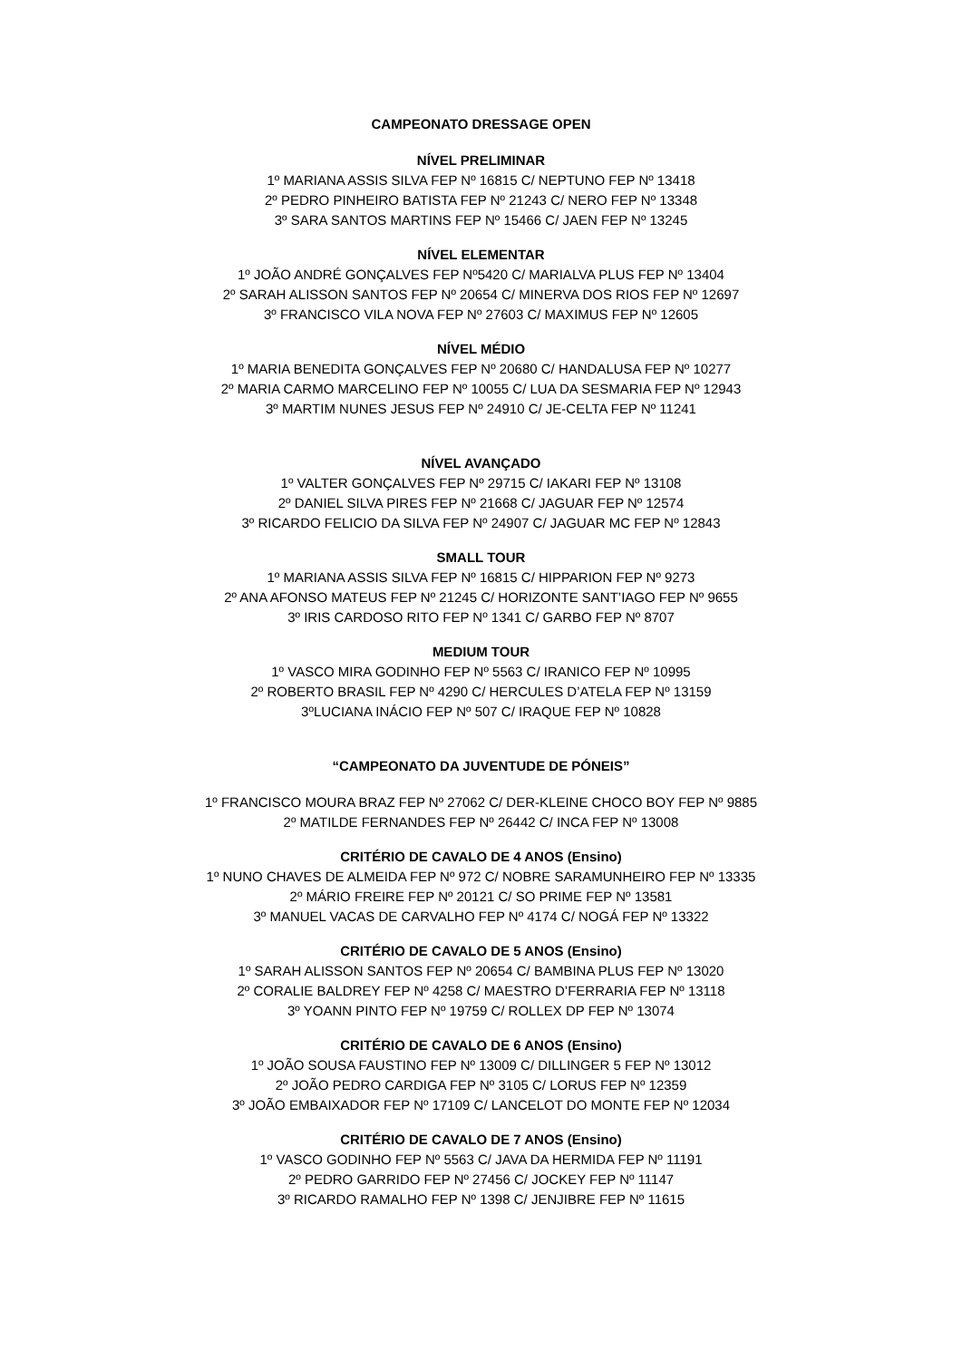CAMPEONATO DRESSAGE OPEN
NÍVEL PRELIMINAR
1º MARIANA ASSIS SILVA FEP Nº 16815 C/ NEPTUNO FEP Nº 13418
2º PEDRO PINHEIRO BATISTA FEP Nº 21243 C/ NERO FEP Nº 13348
3º SARA SANTOS MARTINS FEP Nº 15466 C/ JAEN FEP Nº 13245
NÍVEL ELEMENTAR
1º JOÃO ANDRÉ GONÇALVES FEP Nº5420 C/ MARIALVA PLUS FEP Nº 13404
2º SARAH ALISSON SANTOS FEP Nº 20654 C/ MINERVA DOS RIOS FEP Nº 12697
3º FRANCISCO VILA NOVA FEP Nº 27603 C/ MAXIMUS FEP Nº 12605
NÍVEL MÉDIO
1º MARIA BENEDITA GONÇALVES FEP Nº 20680 C/ HANDALUSA FEP Nº 10277
2º MARIA CARMO MARCELINO FEP Nº 10055 C/ LUA DA SESMARIA FEP Nº 12943
3º MARTIM NUNES JESUS FEP Nº 24910 C/ JE-CELTA FEP Nº 11241
NÍVEL AVANÇADO
1º VALTER GONÇALVES FEP Nº 29715 C/ IAKARI FEP Nº 13108
2º DANIEL SILVA PIRES FEP Nº 21668 C/ JAGUAR FEP Nº 12574
3º RICARDO FELICIO DA SILVA FEP Nº 24907 C/ JAGUAR MC FEP Nº 12843
SMALL TOUR
1º MARIANA ASSIS SILVA FEP Nº 16815 C/ HIPPARION FEP Nº 9273
2º ANA AFONSO MATEUS FEP Nº 21245 C/ HORIZONTE SANT’IAGO FEP Nº 9655
3º IRIS CARDOSO RITO FEP Nº 1341 C/ GARBO FEP Nº 8707
MEDIUM TOUR
1º VASCO MIRA GODINHO FEP Nº 5563 C/ IRANICO FEP Nº 10995
2º ROBERTO BRASIL FEP Nº 4290 C/ HERCULES D’ATELA FEP Nº 13159
3ºLUCIANA INÁCIO FEP Nº 507 C/ IRAQUE FEP Nº 10828
“CAMPEONATO DA JUVENTUDE DE PÓNEIS”
1º FRANCISCO MOURA BRAZ FEP Nº 27062 C/ DER-KLEINE CHOCO BOY FEP Nº 9885
2º MATILDE FERNANDES FEP Nº 26442 C/ INCA FEP Nº 13008
CRITÉRIO DE CAVALO DE 4 ANOS (Ensino)
1º NUNO CHAVES DE ALMEIDA FEP Nº 972 C/ NOBRE SARAMUNHEIRO FEP Nº 13335
2º MÁRIO FREIRE FEP Nº 20121 C/ SO PRIME FEP Nº 13581
3º MANUEL VACAS DE CARVALHO FEP Nº 4174 C/ NOGÁ FEP Nº 13322
CRITÉRIO DE CAVALO DE 5 ANOS (Ensino)
1º SARAH ALISSON SANTOS FEP Nº 20654 C/ BAMBINA PLUS FEP Nº 13020
2º CORALIE BALDREY FEP Nº 4258 C/ MAESTRO D’FERRARIA FEP Nº 13118
3º YOANN PINTO FEP Nº 19759 C/ ROLLEX DP FEP Nº 13074
CRITÉRIO DE CAVALO DE 6 ANOS (Ensino)
1º JOÃO SOUSA FAUSTINO FEP Nº 13009 C/ DILLINGER 5 FEP Nº 13012
2º JOÃO PEDRO CARDIGA FEP Nº 3105 C/ LORUS FEP Nº 12359
3º JOÃO EMBAIXADOR FEP Nº 17109 C/ LANCELOT DO MONTE FEP Nº 12034
CRITÉRIO DE CAVALO DE 7 ANOS (Ensino)
1º VASCO GODINHO FEP Nº 5563 C/ JAVA DA HERMIDA FEP Nº 11191
2º PEDRO GARRIDO FEP Nº 27456 C/ JOCKEY FEP Nº 11147
3º RICARDO RAMALHO FEP Nº 1398 C/ JENJIBRE FEP Nº 11615